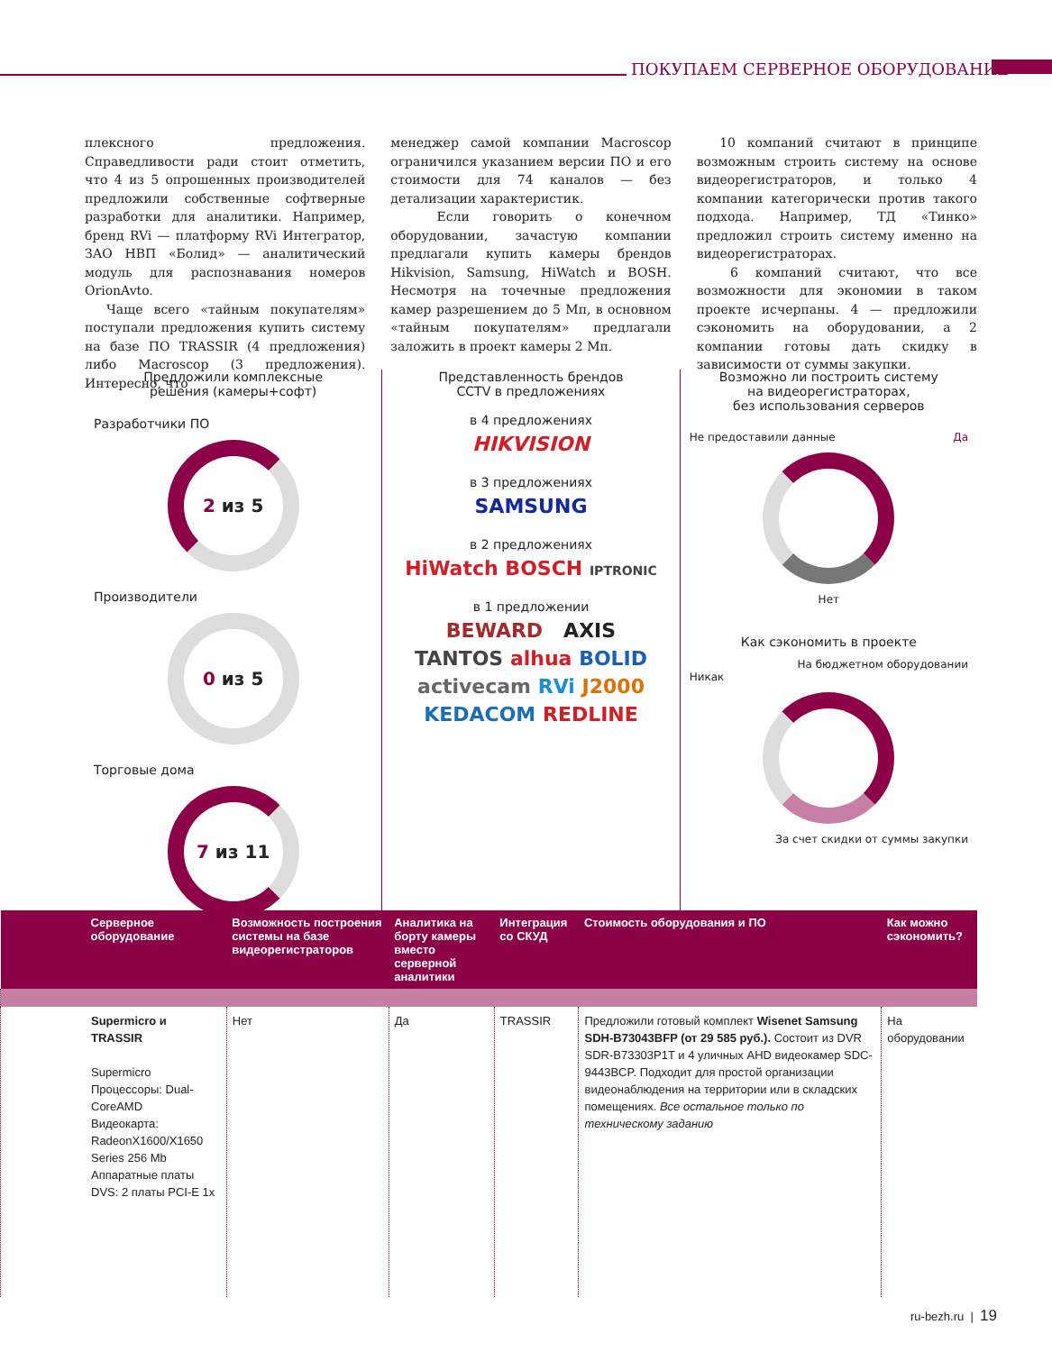ПОКУПАЕМ СЕРВЕРНОЕ ОБОРУДОВАНИЕ
плексного предложения. Справедливости ради стоит отметить, что 4 из 5 опрошенных производителей предложили собственные софтверные разработки для аналитики. Например, бренд RVi — платформу RVi Интегратор, ЗАО НВП «Болид» — аналитический модуль для распознавания номеров OrionAvto.
Чаще всего «тайным покупателям» поступали предложения купить систему на базе ПО TRASSIR (4 предложения) либо Macroscop (3 предложения). Интересно, что
менеджер самой компании Macroscop ограничился указанием версии ПО и его стоимости для 74 каналов — без детализации характеристик.
Если говорить о конечном оборудовании, зачастую компании предлагали купить камеры брендов Hikvision, Samsung, HiWatch и BOSH. Несмотря на точечные предложения камер разрешением до 5 Мп, в основном «тайным покупателям» предлагали заложить в проект камеры 2 Мп.
10 компаний считают в принципе возможным строить систему на основе видеорегистраторов, и только 4 компании категорически против такого подхода. Например, ТД «Тинко» предложил строить систему именно на видеорегистраторах.
6 компаний считают, что все возможности для экономии в таком проекте исчерпаны. 4 — предложили сэкономить на оборудовании, а 2 компании готовы дать скидку в зависимости от суммы закупки.
Предложили комплексные
решения (камеры+софт)
Разработчики ПО
2 из 5
Производители
0 из 5
Торговые дома
7 из 11
Представленность брендов
CCTV в предложениях
в 4 предложениях
HIKVISION
в 3 предложениях
SAMSUNG
в 2 предложениях
HiWatch BOSCH IPTRONIC
в 1 предложении
BEWARD AXIS
TANTOS alhua BOLID
activecam RVi J2000
KEDACOM REDLINE
Возможно ли построить систему
на видеорегистраторах,
без использования серверов
Не предоставили данные Да
Нет
Как сэкономить в проекте
На бюджетном оборудовании
Никак
За счет скидки от суммы закупки
| Серверное оборудование | Возможность построения системы на базе видеорегистраторов | Аналитика на борту камеры вместо серверной аналитики | Интеграция со СКУД | Стоимость оборудования и ПО | Как можно сэкономить? |
| --- | --- | --- | --- | --- | --- |
| Supermicro и TRASSIR Supermicro Процессоры: Dual-CoreAMD Видеокарта: RadeonX1600/X1650 Series 256 Mb Аппаратные платы DVS: 2 платы PCI-E 1x | Нет | Да | TRASSIR | Предложили готовый комплект Wisenet Samsung SDH-B73043BFP (от 29 585 руб.). Состоит из DVR SDR-B73303P1T и 4 уличных AHD видеокамер SDC-9443BCP. Подходит для простой организации видеонаблюдения на территории или в складских помещениях. Все остальное только по техническому заданию | На оборудовании |
ru-bezh.ru | 19